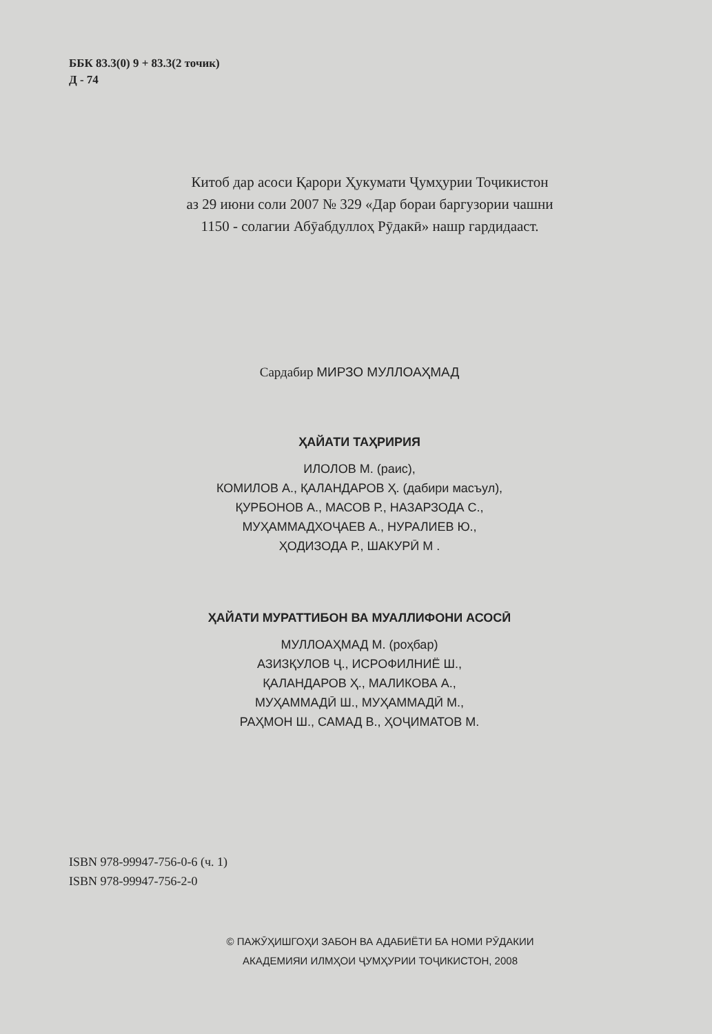ББК 83.3(0) 9 + 83.3(2 точик)
Д - 74
Китоб дар асоси Қарори Ҳукумати Ҷумҳурии Тоҷикистон
аз 29 июни соли 2007 № 329 «Дар бораи баргузории чашни
1150 - солагии Абӯабдуллоҳ Рӯдакӣ» нашр гардидааст.
Сардабир МИРЗО МУЛЛОАҲМАД
ҲАЙАТИ ТАҲРИРИЯ
ИЛОЛОВ М. (раис),
КОМИЛОВ А., ҚАЛАНДАРОВ Ҳ. (дабири масъул),
ҚУРБОНОВ А., МАСОВ Р., НАЗАРЗОДА С.,
МУҲАММАДХОҶАЕВ А., НУРАЛИЕВ Ю.,
ҲОДИЗОДА Р., ШАКУРӢ М .
ҲАЙАТИ МУРАТТИБОН ВА МУАЛЛИФОНИ АСОСӢ
МУЛЛОАҲМАД М. (роҳбар)
АЗИЗҚУЛОВ Ҷ., ИСРОФИЛНИЁ Ш.,
ҚАЛАНДАРОВ Ҳ., МАЛИКОВА А.,
МУҲАММАДӢ Ш., МУҲАММАДӢ М.,
РАҲМОН Ш., САМАД В., ҲОҶИМАТОВ М.
ISBN 978-99947-756-0-6 (ч. 1)
ISBN 978-99947-756-2-0
© ПАЖӮҲИШГОҲИ ЗАБОН ВА АДАБИЁТИ БА НОМИ РӮДАКИИ
АКАДЕМИЯИ ИЛМҲОИ ҶУМҲУРИИ ТОҶИКИСТОН, 2008